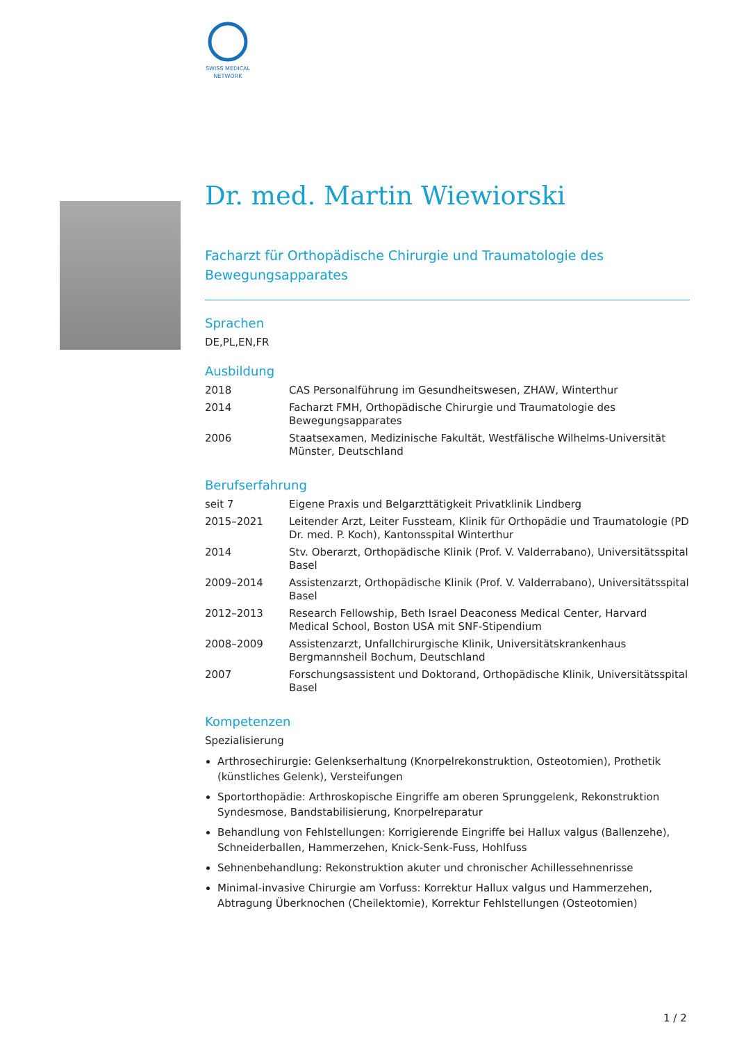SWISS MEDICAL
NETWORK
Dr. med. Martin Wiewiorski
Facharzt für Orthopädische Chirurgie und Traumatologie des Bewegungsapparates
Sprachen
DE,PL,EN,FR
Ausbildung
| 2018 | CAS Personalführung im Gesundheitswesen, ZHAW, Winterthur |
| 2014 | Facharzt FMH, Orthopädische Chirurgie und Traumatologie des Bewegungsapparates |
| 2006 | Staatsexamen, Medizinische Fakultät, Westfälische Wilhelms-Universität Münster, Deutschland |
Berufserfahrung
| seit 7 | Eigene Praxis und Belgarzttätigkeit Privatklinik Lindberg |
| 2015–2021 | Leitender Arzt, Leiter Fussteam, Klinik für Orthopädie und Traumatologie (PD Dr. med. P. Koch), Kantonsspital Winterthur |
| 2014 | Stv. Oberarzt, Orthopädische Klinik (Prof. V. Valderrabano), Universitätsspital Basel |
| 2009–2014 | Assistenzarzt, Orthopädische Klinik (Prof. V. Valderrabano), Universitätsspital Basel |
| 2012–2013 | Research Fellowship, Beth Israel Deaconess Medical Center, Harvard Medical School, Boston USA mit SNF-Stipendium |
| 2008–2009 | Assistenzarzt, Unfallchirurgische Klinik, Universitätskrankenhaus Bergmannsheil Bochum, Deutschland |
| 2007 | Forschungsassistent und Doktorand, Orthopädische Klinik, Universitätsspital Basel |
Kompetenzen
Spezialisierung
Arthrosechirurgie: Gelenkserhaltung (Knorpelrekonstruktion, Osteotomien), Prothetik (künstliches Gelenk), Versteifungen
Sportorthopädie: Arthroskopische Eingriffe am oberen Sprunggelenk, Rekonstruktion Syndesmose, Bandstabilisierung, Knorpelreparatur
Behandlung von Fehlstellungen: Korrigierende Eingriffe bei Hallux valgus (Ballenzehe), Schneiderballen, Hammerzehen, Knick-Senk-Fuss, Hohlfuss
Sehnenbehandlung: Rekonstruktion akuter und chronischer Achillessehnenrisse
Minimal-invasive Chirurgie am Vorfuss: Korrektur Hallux valgus und Hammerzehen, Abtragung Überknochen (Cheilektomie), Korrektur Fehlstellungen (Osteotomien)
1 / 2